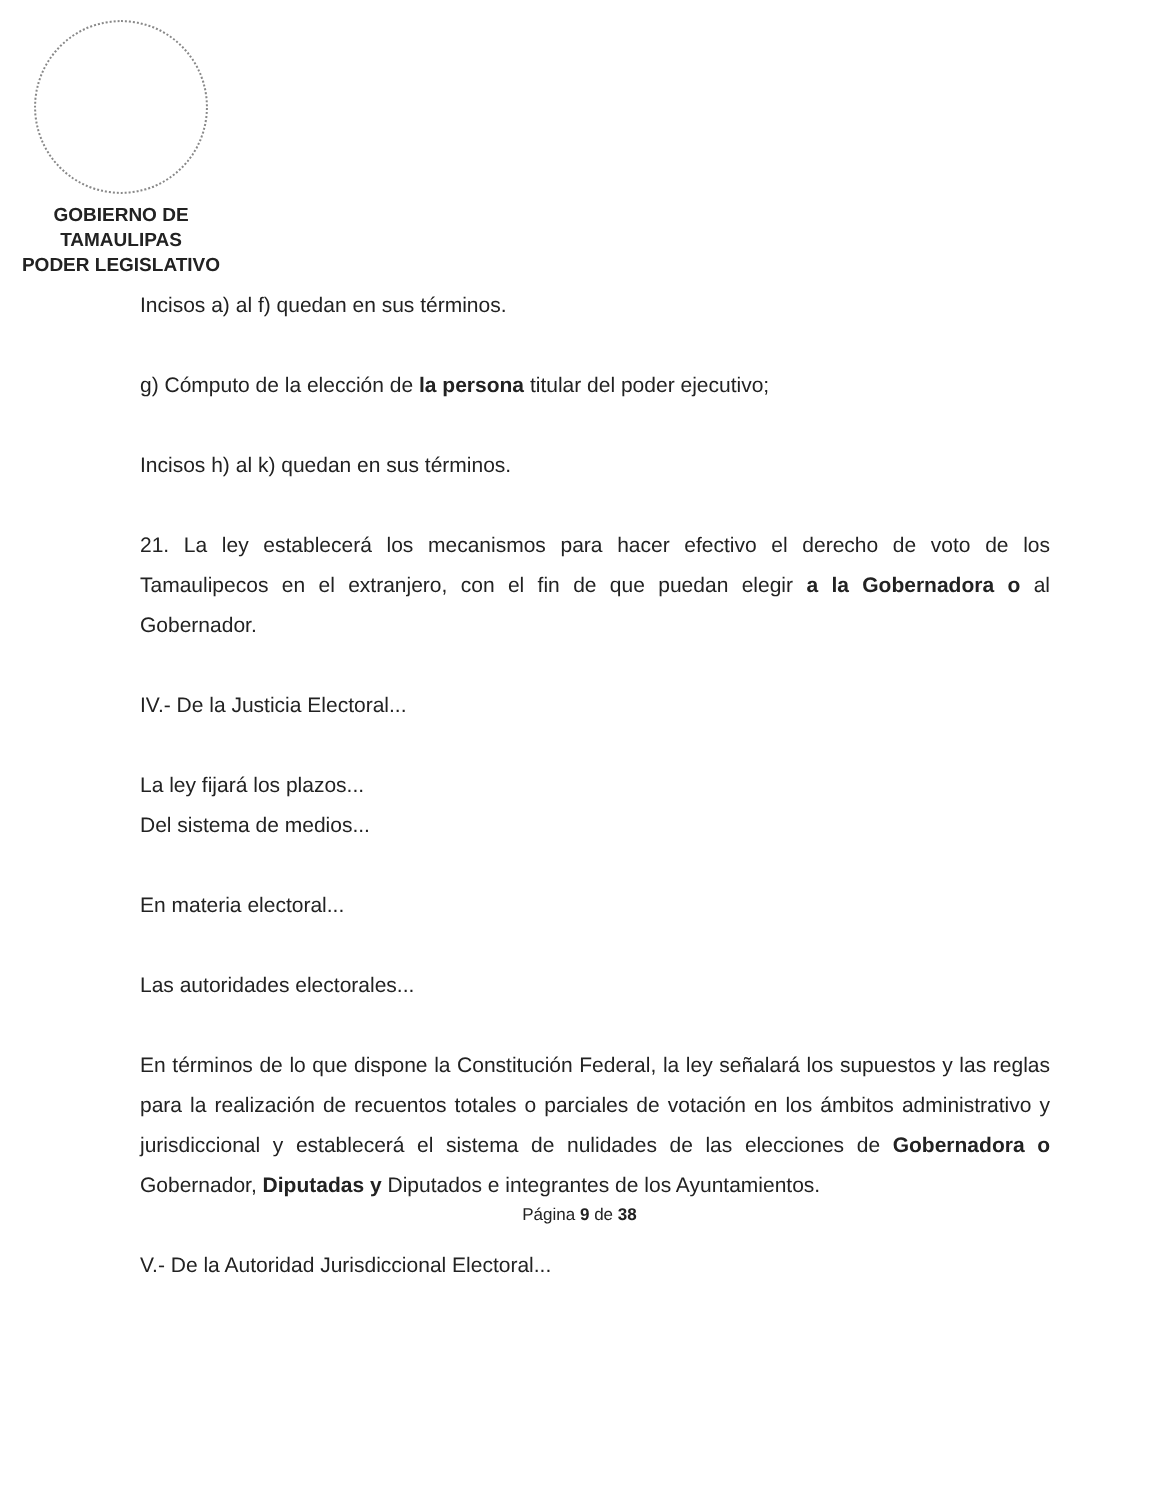GOBIERNO DE TAMAULIPAS
PODER LEGISLATIVO
Incisos a) al f) quedan en sus términos.
g) Cómputo de la elección de la persona titular del poder ejecutivo;
Incisos h) al k) quedan en sus términos.
21. La ley establecerá los mecanismos para hacer efectivo el derecho de voto de los Tamaulipecos en el extranjero, con el fin de que puedan elegir a la Gobernadora o al Gobernador.
IV.- De la Justicia Electoral...
La ley fijará los plazos...
Del sistema de medios...
En materia electoral...
Las autoridades electorales...
En términos de lo que dispone la Constitución Federal, la ley señalará los supuestos y las reglas para la realización de recuentos totales o parciales de votación en los ámbitos administrativo y jurisdiccional y establecerá el sistema de nulidades de las elecciones de Gobernadora o Gobernador, Diputadas y Diputados e integrantes de los Ayuntamientos.
V.- De la Autoridad Jurisdiccional Electoral...
Página 9 de 38